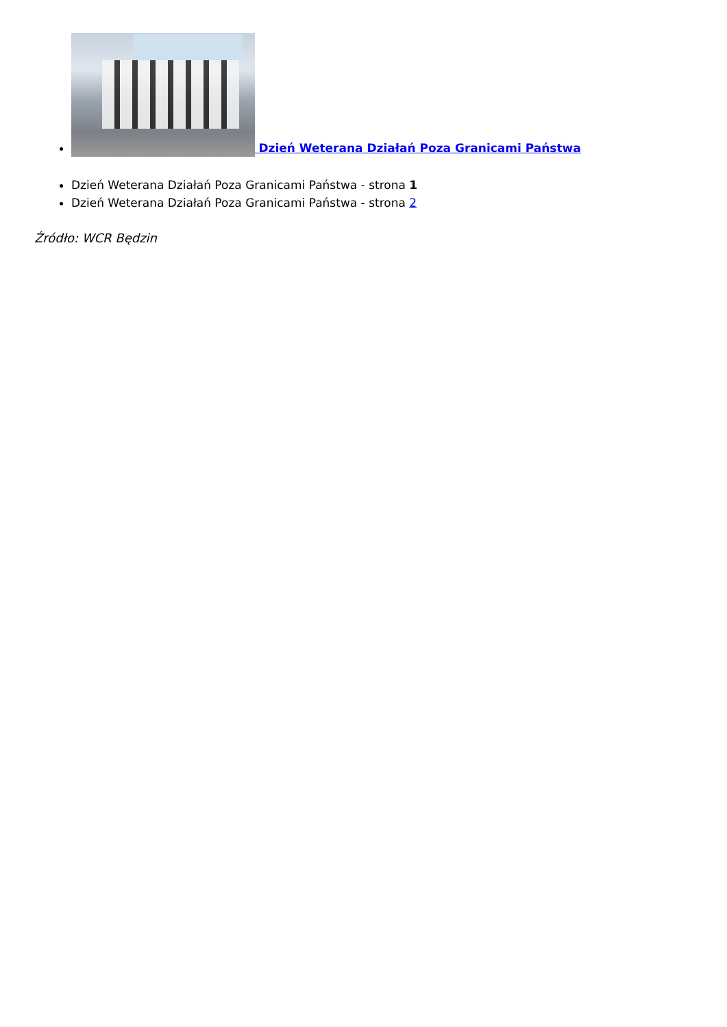Dzień Weterana Działań Poza Granicami Państwa
Dzień Weterana Działań Poza Granicami Państwa - strona 1
Dzień Weterana Działań Poza Granicami Państwa - strona 2
Źródło: WCR Będzin